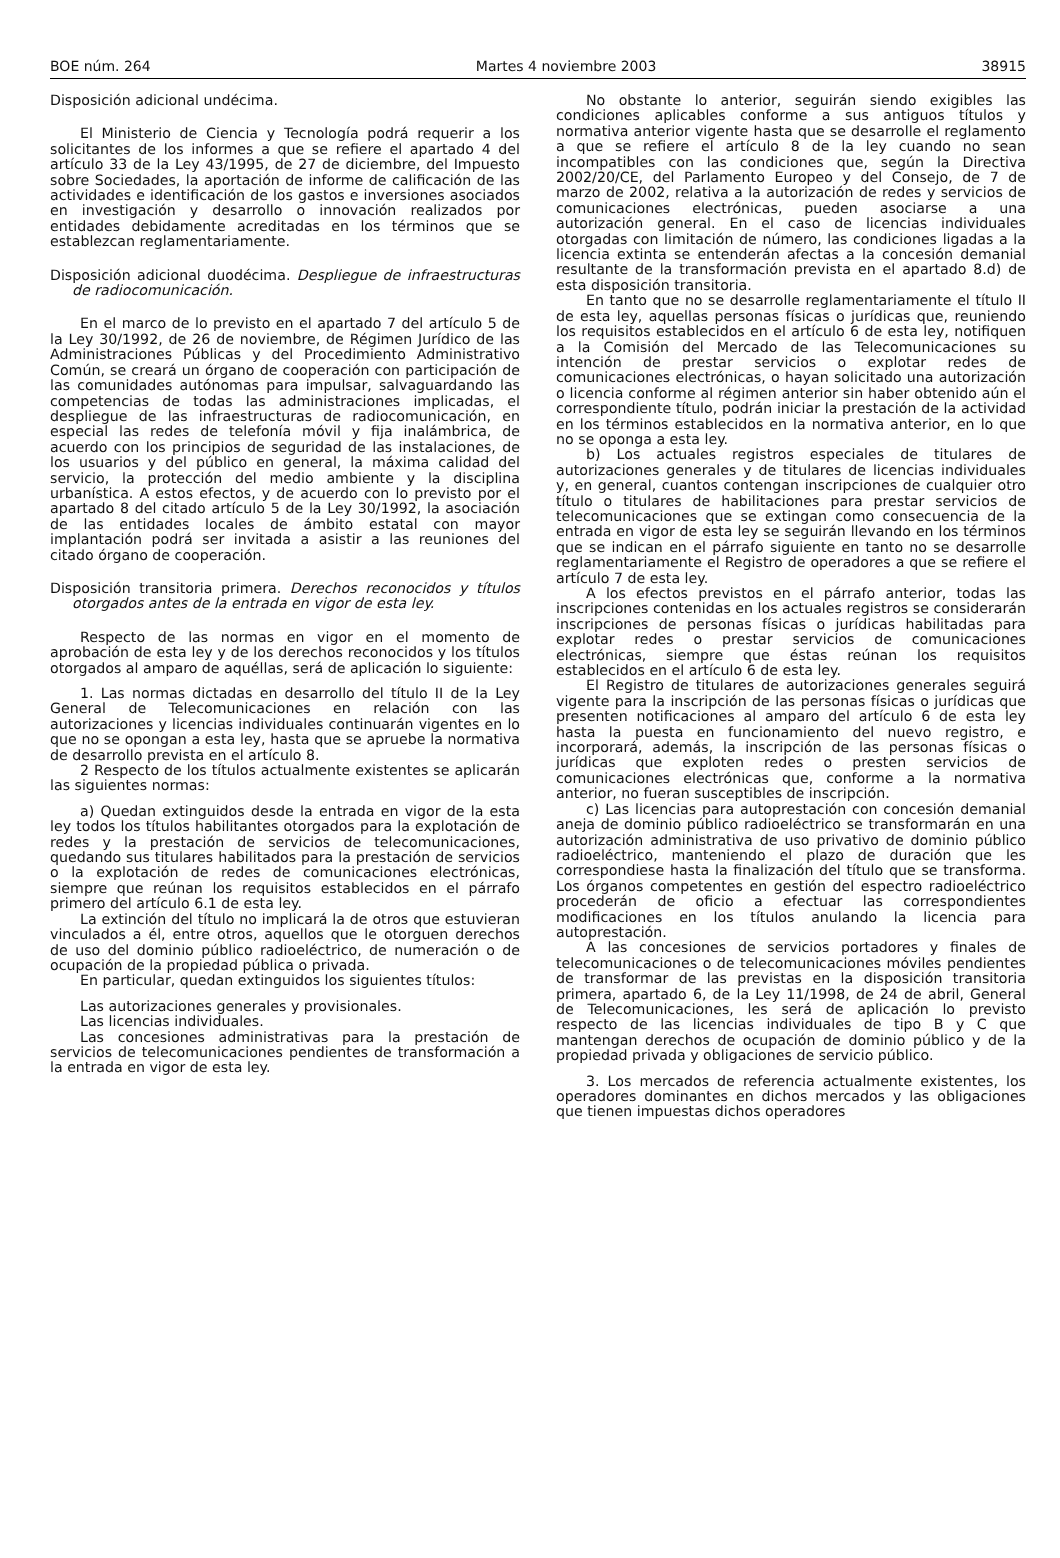BOE núm. 264 Martes 4 noviembre 2003 38915
Disposición adicional undécima.
El Ministerio de Ciencia y Tecnología podrá requerir a los solicitantes de los informes a que se refiere el apartado 4 del artículo 33 de la Ley 43/1995, de 27 de diciembre, del Impuesto sobre Sociedades, la aportación de informe de calificación de las actividades e identificación de los gastos e inversiones asociados en investigación y desarrollo o innovación realizados por entidades debidamente acreditadas en los términos que se establezcan reglamentariamente.
Disposición adicional duodécima. Despliegue de infraestructuras de radiocomunicación.
En el marco de lo previsto en el apartado 7 del artículo 5 de la Ley 30/1992, de 26 de noviembre, de Régimen Jurídico de las Administraciones Públicas y del Procedimiento Administrativo Común, se creará un órgano de cooperación con participación de las comunidades autónomas para impulsar, salvaguardando las competencias de todas las administraciones implicadas, el despliegue de las infraestructuras de radiocomunicación, en especial las redes de telefonía móvil y fija inalámbrica, de acuerdo con los principios de seguridad de las instalaciones, de los usuarios y del público en general, la máxima calidad del servicio, la protección del medio ambiente y la disciplina urbanística. A estos efectos, y de acuerdo con lo previsto por el apartado 8 del citado artículo 5 de la Ley 30/1992, la asociación de las entidades locales de ámbito estatal con mayor implantación podrá ser invitada a asistir a las reuniones del citado órgano de cooperación.
Disposición transitoria primera. Derechos reconocidos y títulos otorgados antes de la entrada en vigor de esta ley.
Respecto de las normas en vigor en el momento de aprobación de esta ley y de los derechos reconocidos y los títulos otorgados al amparo de aquéllas, será de aplicación lo siguiente:
1. Las normas dictadas en desarrollo del título II de la Ley General de Telecomunicaciones en relación con las autorizaciones y licencias individuales continuarán vigentes en lo que no se opongan a esta ley, hasta que se apruebe la normativa de desarrollo prevista en el artículo 8.
2 Respecto de los títulos actualmente existentes se aplicarán las siguientes normas:
a) Quedan extinguidos desde la entrada en vigor de la esta ley todos los títulos habilitantes otorgados para la explotación de redes y la prestación de servicios de telecomunicaciones, quedando sus titulares habilitados para la prestación de servicios o la explotación de redes de comunicaciones electrónicas, siempre que reúnan los requisitos establecidos en el párrafo primero del artículo 6.1 de esta ley.
La extinción del título no implicará la de otros que estuvieran vinculados a él, entre otros, aquellos que le otorguen derechos de uso del dominio público radioeléctrico, de numeración o de ocupación de la propiedad pública o privada.
En particular, quedan extinguidos los siguientes títulos:
Las autorizaciones generales y provisionales.
Las licencias individuales.
Las concesiones administrativas para la prestación de servicios de telecomunicaciones pendientes de transformación a la entrada en vigor de esta ley.
No obstante lo anterior, seguirán siendo exigibles las condiciones aplicables conforme a sus antiguos títulos y normativa anterior vigente hasta que se desarrolle el reglamento a que se refiere el artículo 8 de la ley cuando no sean incompatibles con las condiciones que, según la Directiva 2002/20/CE, del Parlamento Europeo y del Consejo, de 7 de marzo de 2002, relativa a la autorización de redes y servicios de comunicaciones electrónicas, pueden asociarse a una autorización general. En el caso de licencias individuales otorgadas con limitación de número, las condiciones ligadas a la licencia extinta se entenderán afectas a la concesión demanial resultante de la transformación prevista en el apartado 8.d) de esta disposición transitoria.
En tanto que no se desarrolle reglamentariamente el título II de esta ley, aquellas personas físicas o jurídicas que, reuniendo los requisitos establecidos en el artículo 6 de esta ley, notifiquen a la Comisión del Mercado de las Telecomunicaciones su intención de prestar servicios o explotar redes de comunicaciones electrónicas, o hayan solicitado una autorización o licencia conforme al régimen anterior sin haber obtenido aún el correspondiente título, podrán iniciar la prestación de la actividad en los términos establecidos en la normativa anterior, en lo que no se oponga a esta ley.
b) Los actuales registros especiales de titulares de autorizaciones generales y de titulares de licencias individuales y, en general, cuantos contengan inscripciones de cualquier otro título o titulares de habilitaciones para prestar servicios de telecomunicaciones que se extingan como consecuencia de la entrada en vigor de esta ley se seguirán llevando en los términos que se indican en el párrafo siguiente en tanto no se desarrolle reglamentariamente el Registro de operadores a que se refiere el artículo 7 de esta ley.
A los efectos previstos en el párrafo anterior, todas las inscripciones contenidas en los actuales registros se considerarán inscripciones de personas físicas o jurídicas habilitadas para explotar redes o prestar servicios de comunicaciones electrónicas, siempre que éstas reúnan los requisitos establecidos en el artículo 6 de esta ley.
El Registro de titulares de autorizaciones generales seguirá vigente para la inscripción de las personas físicas o jurídicas que presenten notificaciones al amparo del artículo 6 de esta ley hasta la puesta en funcionamiento del nuevo registro, e incorporará, además, la inscripción de las personas físicas o jurídicas que exploten redes o presten servicios de comunicaciones electrónicas que, conforme a la normativa anterior, no fueran susceptibles de inscripción.
c) Las licencias para autoprestación con concesión demanial aneja de dominio público radioeléctrico se transformarán en una autorización administrativa de uso privativo de dominio público radioeléctrico, manteniendo el plazo de duración que les correspondiese hasta la finalización del título que se transforma. Los órganos competentes en gestión del espectro radioeléctrico procederán de oficio a efectuar las correspondientes modificaciones en los títulos anulando la licencia para autoprestación.
A las concesiones de servicios portadores y finales de telecomunicaciones o de telecomunicaciones móviles pendientes de transformar de las previstas en la disposición transitoria primera, apartado 6, de la Ley 11/1998, de 24 de abril, General de Telecomunicaciones, les será de aplicación lo previsto respecto de las licencias individuales de tipo B y C que mantengan derechos de ocupación de dominio público y de la propiedad privada y obligaciones de servicio público.
3. Los mercados de referencia actualmente existentes, los operadores dominantes en dichos mercados y las obligaciones que tienen impuestas dichos operadores